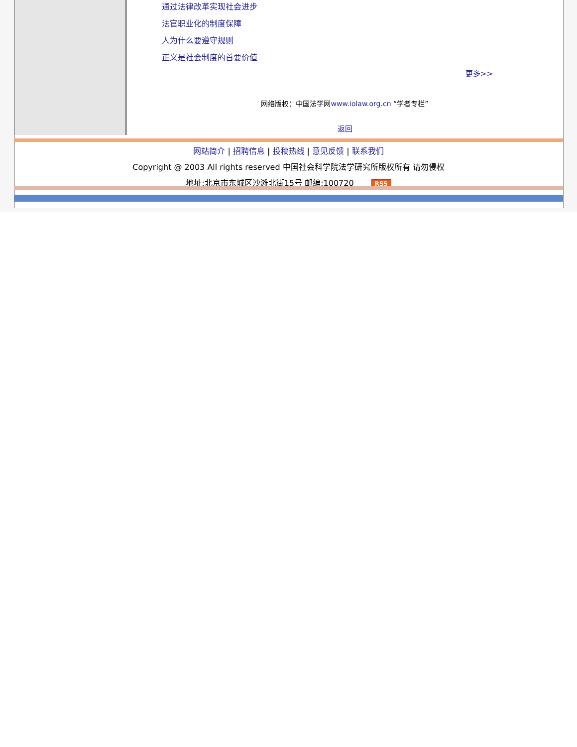通过法律改革实现社会进步
法官职业化的制度保障
人为什么要遵守规则
正义是社会制度的首要价值
更多>>
网络版权：中国法学网www.iolaw.org.cn “学者专栏”
返回
网站简介 | 招聘信息 | 投稿热线 | 意见反馈 | 联系我们
Copyright @ 2003 All rights reserved 中国社会科学院法学研究所版权所有 请勿侵权
地址:北京市东城区沙滩北街15号 邮编:100720 RSS